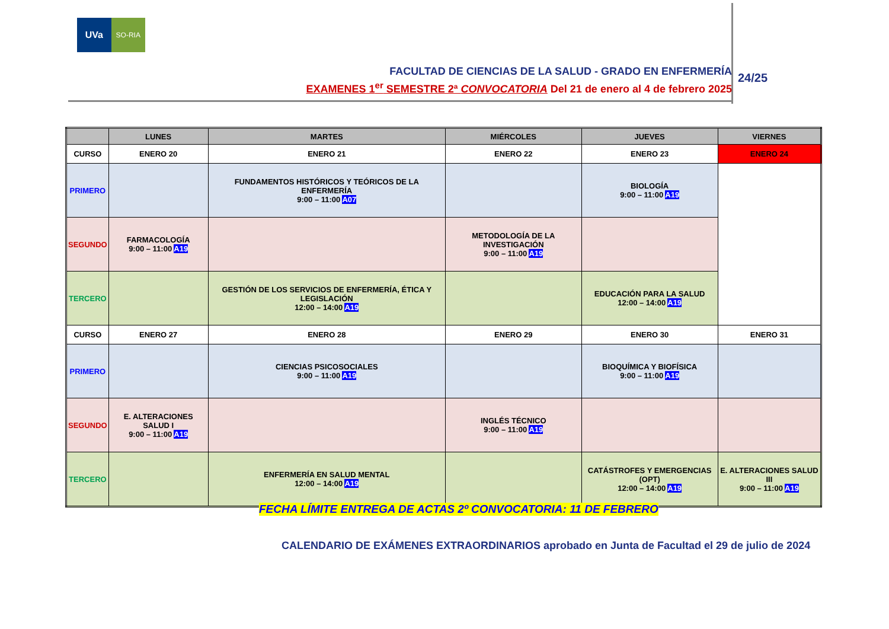UVa
SO-RIA
FACULTAD DE CIENCIAS DE LA SALUD - GRADO EN ENFERMERÍA
EXAMENES 1<sup>er</sup> SEMESTRE 2ª CONVOCATORIA Del 21 de enero al 4 de febrero 2025
24/25
| | LUNES | MARTES | MIÉRCOLES | JUEVES | VIERNES |
| --- | --- | --- | --- | --- | --- |
| CURSO | ENERO 20 | ENERO 21 | ENERO 22 | ENERO 23 | ENERO 24 |
| PRIMERO | | FUNDAMENTOS HISTÓRICOS Y TEÓRICOS DE LA ENFERMERÍA 9:00 – 11:00 A07 | | BIOLOGÍA 9:00 – 11:00 A19 | |
| SEGUNDO | FARMACOLOGÍA 9:00 – 11:00 A19 | | METODOLOGÍA DE LA INVESTIGACIÓN 9:00 – 11:00 A19 | | |
| TERCERO | | GESTIÓN DE LOS SERVICIOS DE ENFERMERÍA, ÉTICA Y LEGISLACIÓN 12:00 – 14:00 A19 | | EDUCACIÓN PARA LA SALUD 12:00 – 14:00 A19 | |
| CURSO | ENERO 27 | ENERO 28 | ENERO 29 | ENERO 30 | ENERO 31 |
| PRIMERO | | CIENCIAS PSICOSOCIALES 9:00 – 11:00 A19 | | BIOQUÍMICA Y BIOFÍSICA 9:00 – 11:00 A19 | |
| SEGUNDO | E. ALTERACIONES SALUD I 9:00 – 11:00 A19 | | INGLÉS TÉCNICO 9:00 – 11:00 A19 | | |
| TERCERO | | ENFERMERÍA EN SALUD MENTAL 12:00 – 14:00 A19 | | CATÁSTROFES Y EMERGENCIAS (OPT) 12:00 – 14:00 A19 | E. ALTERACIONES SALUD III 9:00 – 11:00 A19 |
FECHA LÍMITE ENTREGA DE ACTAS 2º CONVOCATORIA: 11 DE FEBRERO
CALENDARIO DE EXÁMENES EXTRAORDINARIOS aprobado en Junta de Facultad el 29 de julio de 2024